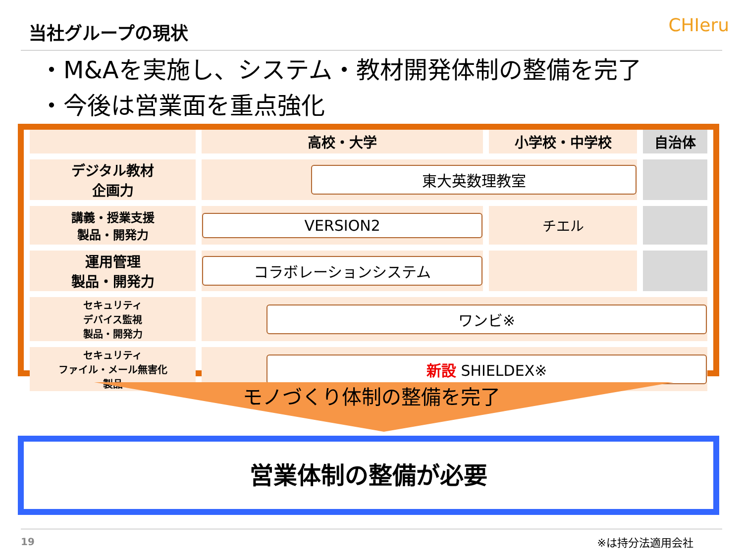当社グループの現状 CHIeru
・M&Aを実施し、システム・教材開発体制の整備を完了
・今後は営業面を重点強化
| | 高校・大学 | 小学校・中学校 | 自治体 |
| --- | --- | --- | --- |
| デジタル教材 企画力 | 東大英数理教室 | | |
| 講義・授業支援 製品・開発力 | VERSION2 | チエル | |
| 運用管理 製品・開発力 | コラボレーションシステム | | |
| セキュリティ デバイス監視 製品・開発力 | ワンビ※ | | |
| セキュリティ ファイル・メール無害化 製品 | 新設 SHIELDEX※ | | |
モノづくり体制の整備を完了
営業体制の整備が必要
19 ※は持分法適用会社